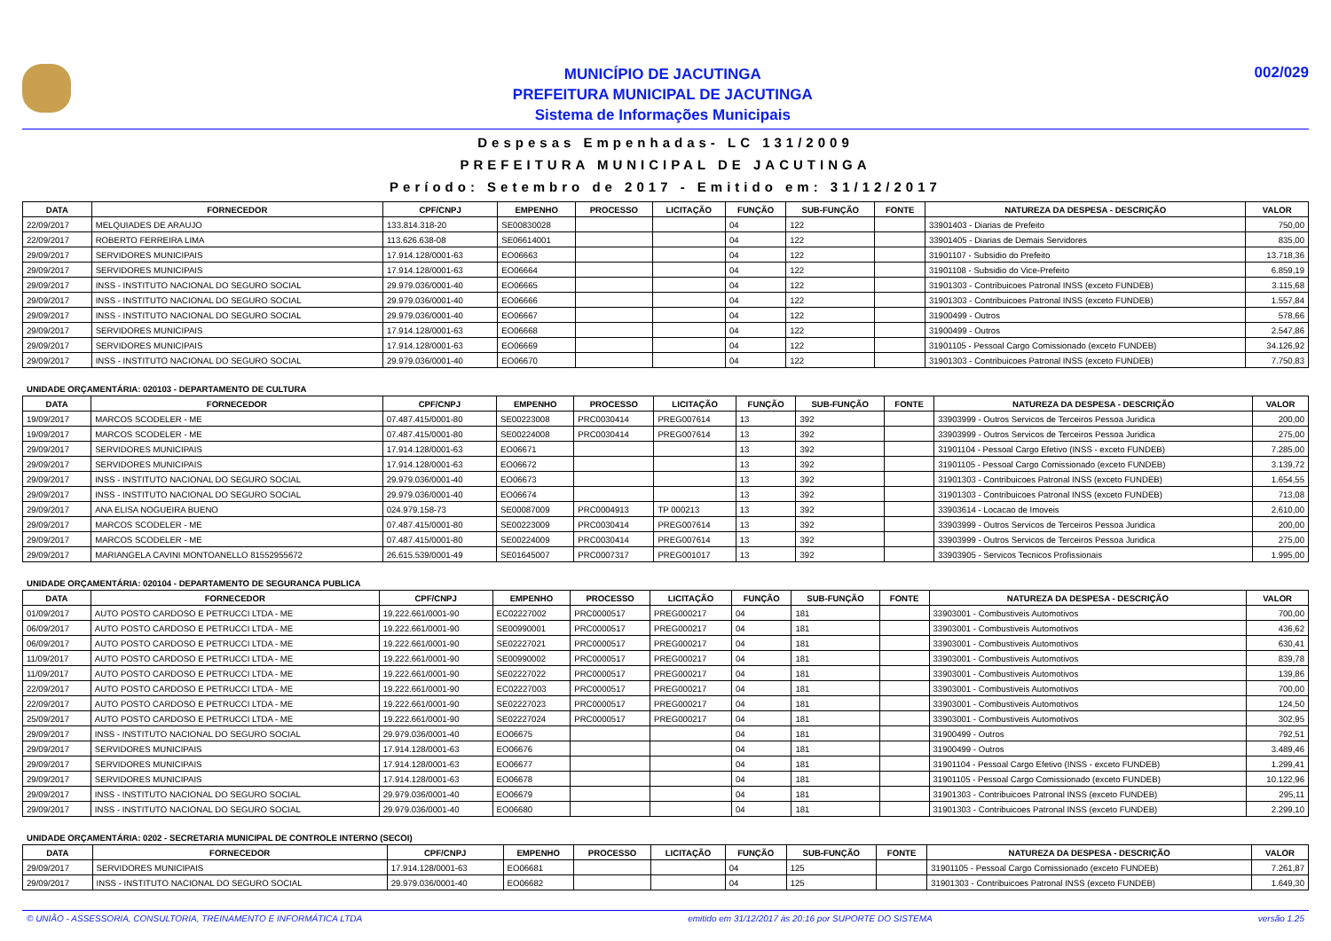MUNICÍPIO DE JACUTINGA
PREFEITURA MUNICIPAL DE JACUTINGA
Sistema de Informações Municipais
002/029
Despesas Empenhadas- LC 131/2009
PREFEITURA MUNICIPAL DE JACUTINGA
Período: Setembro de 2017 - Emitido em: 31/12/2017
| DATA | FORNECEDOR | CPF/CNPJ | EMPENHO | PROCESSO | LICITAÇÃO | FUNÇÃO | SUB-FUNÇÃO | FONTE | NATUREZA DA DESPESA - DESCRIÇÃO | VALOR |
| --- | --- | --- | --- | --- | --- | --- | --- | --- | --- | --- |
| 22/09/2017 | MELQUIADES DE ARAUJO | 133.814.318-20 | SE00830028 | | | 04 | 122 | | 33901403 - Diarias de Prefeito | 750,00 |
| 22/09/2017 | ROBERTO FERREIRA LIMA | 113.626.638-08 | SE06614001 | | | 04 | 122 | | 33901405 - Diarias de Demais Servidores | 835,00 |
| 29/09/2017 | SERVIDORES MUNICIPAIS | 17.914.128/0001-63 | EO06663 | | | 04 | 122 | | 31901107 - Subsidio do Prefeito | 13.718,36 |
| 29/09/2017 | SERVIDORES MUNICIPAIS | 17.914.128/0001-63 | EO06664 | | | 04 | 122 | | 31901108 - Subsidio do Vice-Prefeito | 6.859,19 |
| 29/09/2017 | INSS - INSTITUTO NACIONAL DO SEGURO SOCIAL | 29.979.036/0001-40 | EO06665 | | | 04 | 122 | | 31901303 - Contribuicoes Patronal INSS (exceto FUNDEB) | 3.115,68 |
| 29/09/2017 | INSS - INSTITUTO NACIONAL DO SEGURO SOCIAL | 29.979.036/0001-40 | EO06666 | | | 04 | 122 | | 31901303 - Contribuicoes Patronal INSS (exceto FUNDEB) | 1.557,84 |
| 29/09/2017 | INSS - INSTITUTO NACIONAL DO SEGURO SOCIAL | 29.979.036/0001-40 | EO06667 | | | 04 | 122 | | 31900499 - Outros | 578,66 |
| 29/09/2017 | SERVIDORES MUNICIPAIS | 17.914.128/0001-63 | EO06668 | | | 04 | 122 | | 31900499 - Outros | 2.547,86 |
| 29/09/2017 | SERVIDORES MUNICIPAIS | 17.914.128/0001-63 | EO06669 | | | 04 | 122 | | 31901105 - Pessoal Cargo Comissionado (exceto FUNDEB) | 34.126,92 |
| 29/09/2017 | INSS - INSTITUTO NACIONAL DO SEGURO SOCIAL | 29.979.036/0001-40 | EO06670 | | | 04 | 122 | | 31901303 - Contribuicoes Patronal INSS (exceto FUNDEB) | 7.750,83 |
UNIDADE ORÇAMENTÁRIA: 020103 - DEPARTAMENTO DE CULTURA
| DATA | FORNECEDOR | CPF/CNPJ | EMPENHO | PROCESSO | LICITAÇÃO | FUNÇÃO | SUB-FUNÇÃO | FONTE | NATUREZA DA DESPESA - DESCRIÇÃO | VALOR |
| --- | --- | --- | --- | --- | --- | --- | --- | --- | --- | --- |
| 19/09/2017 | MARCOS SCODELER - ME | 07.487.415/0001-80 | SE00223008 | PRC0030414 | PREG007614 | 13 | 392 | | 33903999 - Outros Servicos de Terceiros Pessoa Juridica | 200,00 |
| 19/09/2017 | MARCOS SCODELER - ME | 07.487.415/0001-80 | SE00224008 | PRC0030414 | PREG007614 | 13 | 392 | | 33903999 - Outros Servicos de Terceiros Pessoa Juridica | 275,00 |
| 29/09/2017 | SERVIDORES MUNICIPAIS | 17.914.128/0001-63 | EO06671 | | | 13 | 392 | | 31901104 - Pessoal Cargo Efetivo (INSS - exceto FUNDEB) | 7.285,00 |
| 29/09/2017 | SERVIDORES MUNICIPAIS | 17.914.128/0001-63 | EO06672 | | | 13 | 392 | | 31901105 - Pessoal Cargo Comissionado (exceto FUNDEB) | 3.139,72 |
| 29/09/2017 | INSS - INSTITUTO NACIONAL DO SEGURO SOCIAL | 29.979.036/0001-40 | EO06673 | | | 13 | 392 | | 31901303 - Contribuicoes Patronal INSS (exceto FUNDEB) | 1.654,55 |
| 29/09/2017 | INSS - INSTITUTO NACIONAL DO SEGURO SOCIAL | 29.979.036/0001-40 | EO06674 | | | 13 | 392 | | 31901303 - Contribuicoes Patronal INSS (exceto FUNDEB) | 713,08 |
| 29/09/2017 | ANA ELISA NOGUEIRA BUENO | 024.979.158-73 | SE00087009 | PRC0004913 | TP 000213 | 13 | 392 | | 33903614 - Locacao de Imoveis | 2.610,00 |
| 29/09/2017 | MARCOS SCODELER - ME | 07.487.415/0001-80 | SE00223009 | PRC0030414 | PREG007614 | 13 | 392 | | 33903999 - Outros Servicos de Terceiros Pessoa Juridica | 200,00 |
| 29/09/2017 | MARCOS SCODELER - ME | 07.487.415/0001-80 | SE00224009 | PRC0030414 | PREG007614 | 13 | 392 | | 33903999 - Outros Servicos de Terceiros Pessoa Juridica | 275,00 |
| 29/09/2017 | MARIANGELA CAVINI MONTOANELLO 81552955672 | 26.615.539/0001-49 | SE01645007 | PRC0007317 | PREG001017 | 13 | 392 | | 33903905 - Servicos Tecnicos Profissionais | 1.995,00 |
UNIDADE ORÇAMENTÁRIA: 020104 - DEPARTAMENTO DE SEGURANCA PUBLICA
| DATA | FORNECEDOR | CPF/CNPJ | EMPENHO | PROCESSO | LICITAÇÃO | FUNÇÃO | SUB-FUNÇÃO | FONTE | NATUREZA DA DESPESA - DESCRIÇÃO | VALOR |
| --- | --- | --- | --- | --- | --- | --- | --- | --- | --- | --- |
| 01/09/2017 | AUTO POSTO CARDOSO E PETRUCCI LTDA - ME | 19.222.661/0001-90 | EC02227002 | PRC0000517 | PREG000217 | 04 | 181 | | 33903001 - Combustiveis Automotivos | 700,00 |
| 06/09/2017 | AUTO POSTO CARDOSO E PETRUCCI LTDA - ME | 19.222.661/0001-90 | SE00990001 | PRC0000517 | PREG000217 | 04 | 181 | | 33903001 - Combustiveis Automotivos | 436,62 |
| 06/09/2017 | AUTO POSTO CARDOSO E PETRUCCI LTDA - ME | 19.222.661/0001-90 | SE02227021 | PRC0000517 | PREG000217 | 04 | 181 | | 33903001 - Combustiveis Automotivos | 630,41 |
| 11/09/2017 | AUTO POSTO CARDOSO E PETRUCCI LTDA - ME | 19.222.661/0001-90 | SE00990002 | PRC0000517 | PREG000217 | 04 | 181 | | 33903001 - Combustiveis Automotivos | 839,78 |
| 11/09/2017 | AUTO POSTO CARDOSO E PETRUCCI LTDA - ME | 19.222.661/0001-90 | SE02227022 | PRC0000517 | PREG000217 | 04 | 181 | | 33903001 - Combustiveis Automotivos | 139,86 |
| 22/09/2017 | AUTO POSTO CARDOSO E PETRUCCI LTDA - ME | 19.222.661/0001-90 | EC02227003 | PRC0000517 | PREG000217 | 04 | 181 | | 33903001 - Combustiveis Automotivos | 700,00 |
| 22/09/2017 | AUTO POSTO CARDOSO E PETRUCCI LTDA - ME | 19.222.661/0001-90 | SE02227023 | PRC0000517 | PREG000217 | 04 | 181 | | 33903001 - Combustiveis Automotivos | 124,50 |
| 25/09/2017 | AUTO POSTO CARDOSO E PETRUCCI LTDA - ME | 19.222.661/0001-90 | SE02227024 | PRC0000517 | PREG000217 | 04 | 181 | | 33903001 - Combustiveis Automotivos | 302,95 |
| 29/09/2017 | INSS - INSTITUTO NACIONAL DO SEGURO SOCIAL | 29.979.036/0001-40 | EO06675 | | | 04 | 181 | | 31900499 - Outros | 792,51 |
| 29/09/2017 | SERVIDORES MUNICIPAIS | 17.914.128/0001-63 | EO06676 | | | 04 | 181 | | 31900499 - Outros | 3.489,46 |
| 29/09/2017 | SERVIDORES MUNICIPAIS | 17.914.128/0001-63 | EO06677 | | | 04 | 181 | | 31901104 - Pessoal Cargo Efetivo (INSS - exceto FUNDEB) | 1.299,41 |
| 29/09/2017 | SERVIDORES MUNICIPAIS | 17.914.128/0001-63 | EO06678 | | | 04 | 181 | | 31901105 - Pessoal Cargo Comissionado (exceto FUNDEB) | 10.122,96 |
| 29/09/2017 | INSS - INSTITUTO NACIONAL DO SEGURO SOCIAL | 29.979.036/0001-40 | EO06679 | | | 04 | 181 | | 31901303 - Contribuicoes Patronal INSS (exceto FUNDEB) | 295,11 |
| 29/09/2017 | INSS - INSTITUTO NACIONAL DO SEGURO SOCIAL | 29.979.036/0001-40 | EO06680 | | | 04 | 181 | | 31901303 - Contribuicoes Patronal INSS (exceto FUNDEB) | 2.299,10 |
UNIDADE ORÇAMENTÁRIA: 0202 - SECRETARIA MUNICIPAL DE CONTROLE INTERNO (SECOI)
| DATA | FORNECEDOR | CPF/CNPJ | EMPENHO | PROCESSO | LICITAÇÃO | FUNÇÃO | SUB-FUNÇÃO | FONTE | NATUREZA DA DESPESA - DESCRIÇÃO | VALOR |
| --- | --- | --- | --- | --- | --- | --- | --- | --- | --- | --- |
| 29/09/2017 | SERVIDORES MUNICIPAIS | 17.914.128/0001-63 | EO06681 | | | 04 | 125 | | 31901105 - Pessoal Cargo Comissionado (exceto FUNDEB) | 7.261,87 |
| 29/09/2017 | INSS - INSTITUTO NACIONAL DO SEGURO SOCIAL | 29.979.036/0001-40 | EO06682 | | | 04 | 125 | | 31901303 - Contribuicoes Patronal INSS (exceto FUNDEB) | 1.649,30 |
© UNIÃO - ASSESSORIA, CONSULTORIA, TREINAMENTO E INFORMÁTICA LTDA emitido em 31/12/2017 às 20:16 por SUPORTE DO SISTEMA versão 1.25